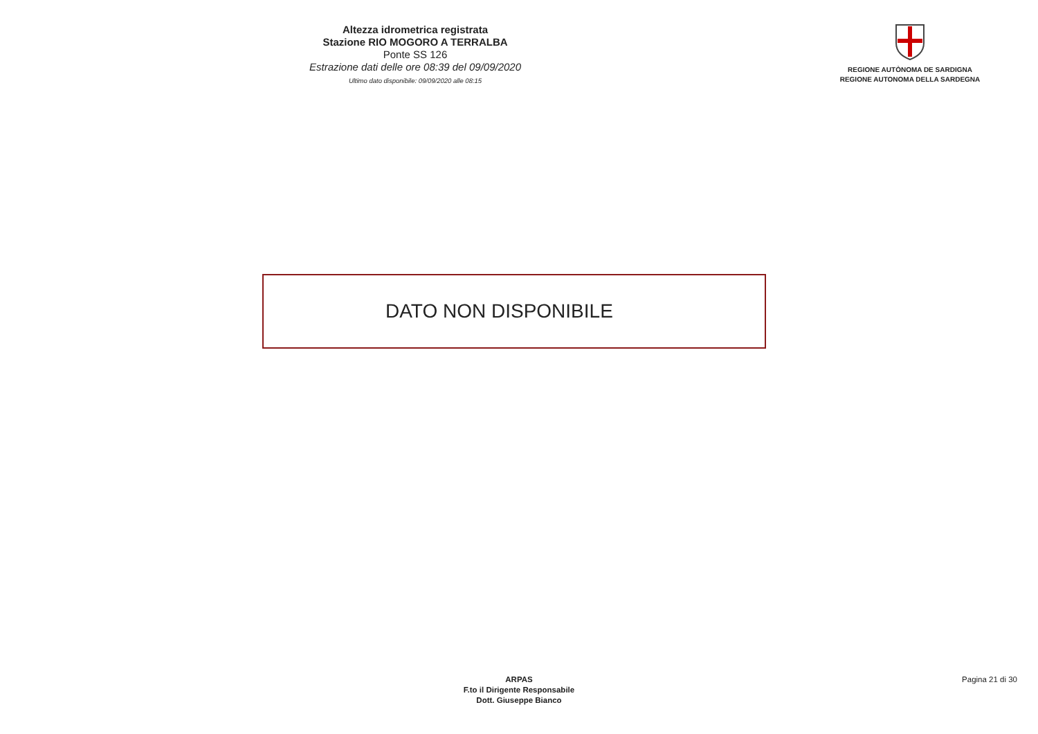Altezza idrometrica registrata
Stazione RIO MOGORO A TERRALBA
Ponte SS 126
Estrazione dati delle ore 08:39 del 09/09/2020
Ultimo dato disponibile: 09/09/2020 alle 08:15
REGIONE AUTÒNOMA DE SARDIGNA
REGIONE AUTONOMA DELLA SARDEGNA
DATO NON DISPONIBILE
ARPAS
F.to il Dirigente Responsabile
Dott. Giuseppe Bianco
Pagina 21 di 30